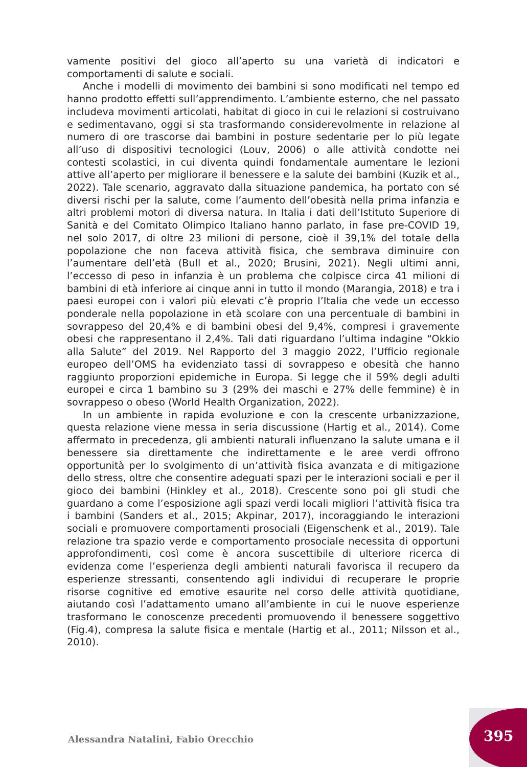vamente positivi del gioco all’aperto su una varietà di indicatori e comportamenti di salute e sociali.
Anche i modelli di movimento dei bambini si sono modificati nel tempo ed hanno prodotto effetti sull’apprendimento. L’ambiente esterno, che nel passato includeva movimenti articolati, habitat di gioco in cui le relazioni si costruivano e sedimentavano, oggi si sta trasformando considerevolmente in relazione al numero di ore trascorse dai bambini in posture sedentarie per lo più legate all’uso di dispositivi tecnologici (Louv, 2006) o alle attività condotte nei contesti scolastici, in cui diventa quindi fondamentale aumentare le lezioni attive all’aperto per migliorare il benessere e la salute dei bambini (Kuzik et al., 2022). Tale scenario, aggravato dalla situazione pandemica, ha portato con sé diversi rischi per la salute, come l’aumento dell’obesità nella prima infanzia e altri problemi motori di diversa natura. In Italia i dati dell’Istituto Superiore di Sanità e del Comitato Olimpico Italiano hanno parlato, in fase pre-COVID 19, nel solo 2017, di oltre 23 milioni di persone, cioè il 39,1% del totale della popolazione che non faceva attività fisica, che sembrava diminuire con l’aumentare dell’età (Bull et al., 2020; Brusini, 2021). Negli ultimi anni, l’eccesso di peso in infanzia è un problema che colpisce circa 41 milioni di bambini di età inferiore ai cinque anni in tutto il mondo (Marangia, 2018) e tra i paesi europei con i valori più elevati c’è proprio l’Italia che vede un eccesso ponderale nella popolazione in età scolare con una percentuale di bambini in sovrappeso del 20,4% e di bambini obesi del 9,4%, compresi i gravemente obesi che rappresentano il 2,4%. Tali dati riguardano l’ultima indagine “Okkio alla Salute” del 2019. Nel Rapporto del 3 maggio 2022, l’Ufficio regionale europeo dell’OMS ha evidenziato tassi di sovrappeso e obesità che hanno raggiunto proporzioni epidemiche in Europa. Si legge che il 59% degli adulti europei e circa 1 bambino su 3 (29% dei maschi e 27% delle femmine) è in sovrappeso o obeso (World Health Organization, 2022).
In un ambiente in rapida evoluzione e con la crescente urbanizzazione, questa relazione viene messa in seria discussione (Hartig et al., 2014). Come affermato in precedenza, gli ambienti naturali influenzano la salute umana e il benessere sia direttamente che indirettamente e le aree verdi offrono opportunità per lo svolgimento di un’attività fisica avanzata e di mitigazione dello stress, oltre che consentire adeguati spazi per le interazioni sociali e per il gioco dei bambini (Hinkley et al., 2018). Crescente sono poi gli studi che guardano a come l’esposizione agli spazi verdi locali migliori l’attività fisica tra i bambini (Sanders et al., 2015; Akpinar, 2017), incoraggiando le interazioni sociali e promuovere comportamenti prosociali (Eigenschenk et al., 2019). Tale relazione tra spazio verde e comportamento prosociale necessita di opportuni approfondimenti, così come è ancora suscettibile di ulteriore ricerca di evidenza come l’esperienza degli ambienti naturali favorisca il recupero da esperienze stressanti, consentendo agli individui di recuperare le proprie risorse cognitive ed emotive esaurite nel corso delle attività quotidiane, aiutando così l’adattamento umano all’ambiente in cui le nuove esperienze trasformano le conoscenze precedenti promuovendo il benessere soggettivo (Fig.4), compresa la salute fisica e mentale (Hartig et al., 2011; Nilsson et al., 2010).
Alessandra Natalini, Fabio Orecchio
395